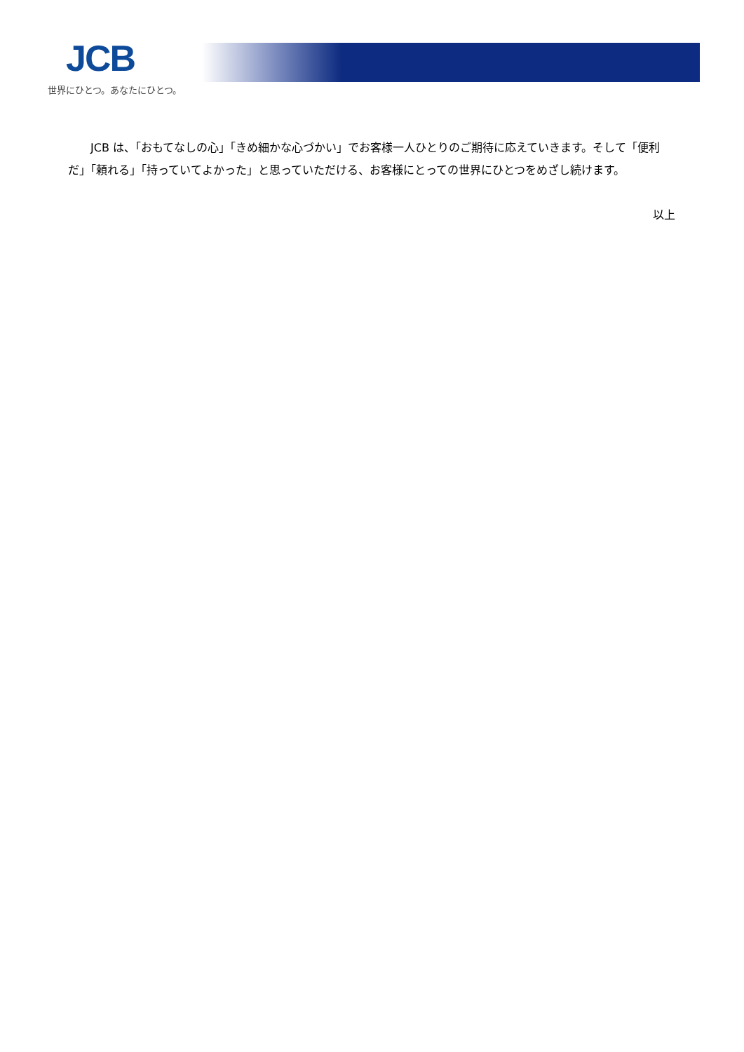JCB
世界にひとつ。あなたにひとつ。
JCB は、「おもてなしの心」「きめ細かな心づかい」でお客様一人ひとりのご期待に応えていきます。そして「便利だ」「頼れる」「持っていてよかった」と思っていただける、お客様にとっての世界にひとつをめざし続けます。
以上